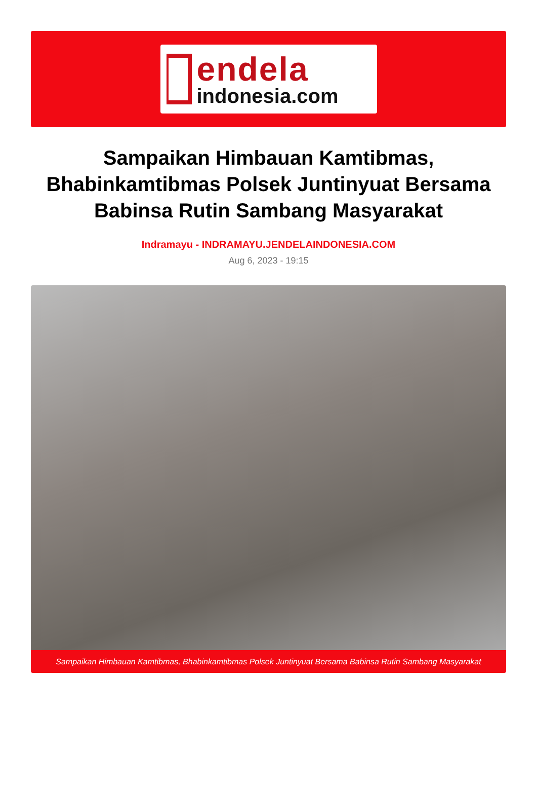endela
indonesia.com
Sampaikan Himbauan Kamtibmas, Bhabinkamtibmas Polsek Juntinyuat Bersama Babinsa Rutin Sambang Masyarakat
Indramayu - INDRAMAYU.JENDELAINDONESIA.COM
Aug 6, 2023 - 19:15
Sampaikan Himbauan Kamtibmas, Bhabinkamtibmas Polsek Juntinyuat Bersama Babinsa Rutin Sambang Masyarakat